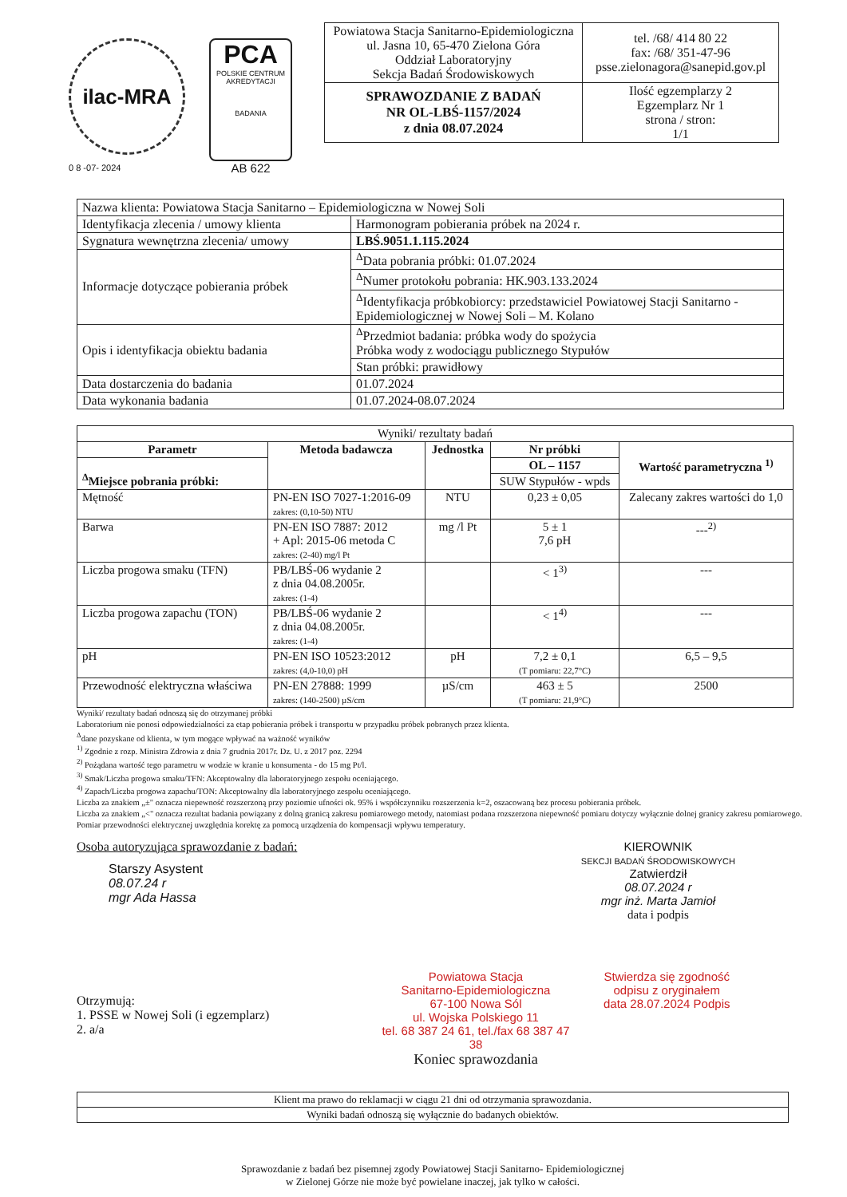ilac-MRA
0 8 -07- 2024
PCA
POLSKIE CENTRUM AKREDYTACJI
BADANIA
AB 622
| Powiatowa Stacja Sanitarno-Epidemiologiczna ul. Jasna 10, 65-470 Zielona Góra Oddział Laboratoryjny Sekcja Badań Środowiskowych | tel. /68/ 414 80 22 fax: /68/ 351-47-96 psse.zielonagora@sanepid.gov.pl |
| SPRAWOZDANIE Z BADAŃ NR OL-LBŚ-1157/2024 z dnia 08.07.2024 | Ilość egzemplarzy 2 Egzemplarz Nr 1 strona / stron: 1/1 |
| Nazwa klienta: Powiatowa Stacja Sanitarno – Epidemiologiczna w Nowej Soli | |
| Identyfikacja zlecenia / umowy klienta | Harmonogram pobierania próbek na 2024 r. |
| Sygnatura wewnętrzna zlecenia/ umowy | LBŚ.9051.1.115.2024 |
| Informacje dotyczące pobierania próbek | <sup>Δ</sup>Data pobrania próbki: 01.07.2024 |
| | <sup>Δ</sup>Numer protokołu pobrania: HK.903.133.2024 |
| | <sup>Δ</sup>Identyfikacja próbkobiorcy: przedstawiciel Powiatowej Stacji Sanitarno - Epidemiologicznej w Nowej Soli – M. Kolano |
| Opis i identyfikacja obiektu badania | <sup>Δ</sup>Przedmiot badania: próbka wody do spożycia Próbka wody z wodociągu publicznego Stypułów |
| | Stan próbki: prawidłowy |
| Data dostarczenia do badania | 01.07.2024 |
| Data wykonania badania | 01.07.2024-08.07.2024 |
| Wyniki/ rezultaty badań | | | | |
| Parametr | Metoda badawcza | Jednostka | Nr próbki | Wartość parametryczna <sup>1)</sup> |
| <sup>Δ</sup>Miejsce pobrania próbki: | | | OL – 1157 | |
| | | | SUW Stypułów - wpds | |
| Mętność | PN-EN ISO 7027-1:2016-09 zakres: (0,10-50) NTU | NTU | 0,23 ± 0,05 | Zalecany zakres wartości do 1,0 |
| Barwa | PN-EN ISO 7887: 2012 + Apl: 2015-06 metoda C zakres: (2-40) mg/l Pt | mg /l Pt | 5 ± 1 7,6 pH | ---<sup>2)</sup> |
| Liczba progowa smaku (TFN) | PB/LBŚ-06 wydanie 2 z dnia 04.08.2005r. zakres: (1-4) | | < 1<sup>3)</sup> | --- |
| Liczba progowa zapachu (TON) | PB/LBŚ-06 wydanie 2 z dnia 04.08.2005r. zakres: (1-4) | | < 1<sup>4)</sup> | --- |
| pH | PN-EN ISO 10523:2012 zakres: (4,0-10,0) pH | pH | 7,2 ± 0,1 (T pomiaru: 22,7°C) | 6,5 – 9,5 |
| Przewodność elektryczna właściwa | PN-EN 27888: 1999 zakres: (140-2500) µS/cm | µS/cm | 463 ± 5 (T pomiaru: 21,9°C) | 2500 |
Wyniki/ rezultaty badań odnoszą się do otrzymanej próbki
Laboratorium nie ponosi odpowiedzialności za etap pobierania próbek i transportu w przypadku próbek pobranych przez klienta.
<sup>Δ</sup>dane pozyskane od klienta, w tym mogące wpływać na ważność wyników
<sup>1)</sup> Zgodnie z rozp. Ministra Zdrowia z dnia 7 grudnia 2017r. Dz. U. z 2017 poz. 2294
<sup>2)</sup> Pożądana wartość tego parametru w wodzie w kranie u konsumenta - do 15 mg Pt/l.
<sup>3)</sup> Smak/Liczba progowa smaku/TFN: Akceptowalny dla laboratoryjnego zespołu oceniającego.
<sup>4)</sup> Zapach/Liczba progowa zapachu/TON: Akceptowalny dla laboratoryjnego zespołu oceniającego.
Liczba za znakiem „±" oznacza niepewność rozszerzoną przy poziomie ufności ok. 95% i współczynniku rozszerzenia k=2, oszacowaną bez procesu pobierania próbek.
Liczba za znakiem „<" oznacza rezultat badania powiązany z dolną granicą zakresu pomiarowego metody, natomiast podana rozszerzona niepewność pomiaru dotyczy wyłącznie dolnej granicy zakresu pomiarowego.
Pomiar przewodności elektrycznej uwzględnia korektę za pomocą urządzenia do kompensacji wpływu temperatury.
Osoba autoryzująca sprawozdanie z badań:
Starszy Asystent
08.07.24 r
mgr Ada Hassa
KIEROWNIK
SEKCJI BADAŃ ŚRODOWISKOWYCH
Zatwierdził
08.07.2024 r
mgr inż. Marta Jamioł
data i podpis
Otrzymują:
1. PSSE w Nowej Soli (i egzemplarz)
2. a/a
Powiatowa Stacja
Sanitarno-Epidemiologiczna
67-100 Nowa Sól
ul. Wojska Polskiego 11
tel. 68 387 24 61, tel./fax 68 387 47 38
Koniec sprawozdania
Stwierdza się zgodność
odpisu z oryginałem
data 28.07.2024 Podpis
| Klient ma prawo do reklamacji w ciągu 21 dni od otrzymania sprawozdania. |
| Wyniki badań odnoszą się wyłącznie do badanych obiektów. |
Sprawozdanie z badań bez pisemnej zgody Powiatowej Stacji Sanitarno- Epidemiologicznej
w Zielonej Górze nie może być powielane inaczej, jak tylko w całości.